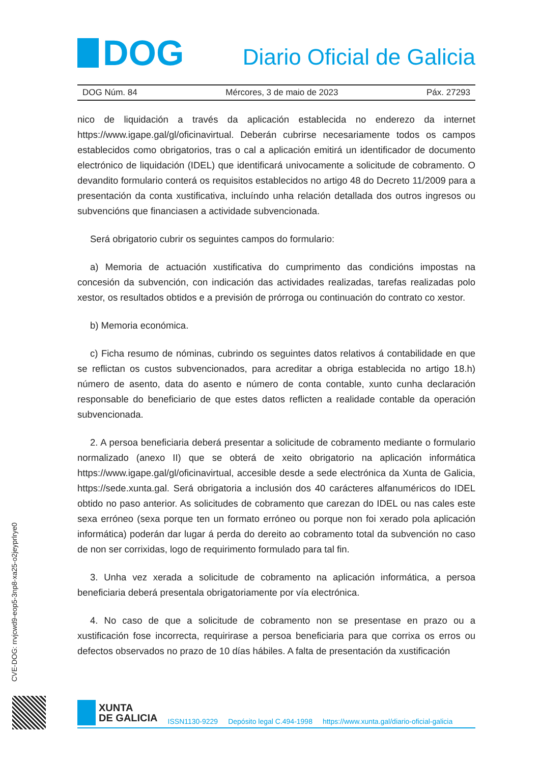DOG
Diario Oficial de Galicia
DOG Núm. 84 Mércores, 3 de maio de 2023 Páx. 27293
nico de liquidación a través da aplicación establecida no enderezo da internet https://www.igape.gal/gl/oficinavirtual. Deberán cubrirse necesariamente todos os campos establecidos como obrigatorios, tras o cal a aplicación emitirá un identificador de documento electrónico de liquidación (IDEL) que identificará univocamente a solicitude de cobramento. O devandito formulario conterá os requisitos establecidos no artigo 48 do Decreto 11/2009 para a presentación da conta xustificativa, incluíndo unha relación detallada dos outros ingresos ou subvencións que financiasen a actividade subvencionada.
Será obrigatorio cubrir os seguintes campos do formulario:
a) Memoria de actuación xustificativa do cumprimento das condicións impostas na concesión da subvención, con indicación das actividades realizadas, tarefas realizadas polo xestor, os resultados obtidos e a previsión de prórroga ou continuación do contrato co xestor.
b) Memoria económica.
c) Ficha resumo de nóminas, cubrindo os seguintes datos relativos á contabilidade en que se reflictan os custos subvencionados, para acreditar a obriga establecida no artigo 18.h) número de asento, data do asento e número de conta contable, xunto cunha declaración responsable do beneficiario de que estes datos reflicten a realidade contable da operación subvencionada.
2. A persoa beneficiaria deberá presentar a solicitude de cobramento mediante o formulario normalizado (anexo II) que se obterá de xeito obrigatorio na aplicación informática https://www.igape.gal/gl/oficinavirtual, accesible desde a sede electrónica da Xunta de Galicia, https://sede.xunta.gal. Será obrigatoria a inclusión dos 40 carácteres alfanuméricos do IDEL obtido no paso anterior. As solicitudes de cobramento que carezan do IDEL ou nas cales este sexa erróneo (sexa porque ten un formato erróneo ou porque non foi xerado pola aplicación informática) poderán dar lugar á perda do dereito ao cobramento total da subvención no caso de non ser corrixidas, logo de requirimento formulado para tal fin.
3. Unha vez xerada a solicitude de cobramento na aplicación informática, a persoa beneficiaria deberá presentala obrigatoriamente por vía electrónica.
4. No caso de que a solicitude de cobramento non se presentase en prazo ou a xustificación fose incorrecta, requirirase a persoa beneficiaria para que corrixa os erros ou defectos observados no prazo de 10 días hábiles. A falta de presentación da xustificación
CVE-DOG: rrvjcwd9-eop5-3np8-xa25-o2jeyprlrye0
XUNTA
DE GALICIA
ISSN1130-9229 Depósito legal C.494-1998 https://www.xunta.gal/diario-oficial-galicia